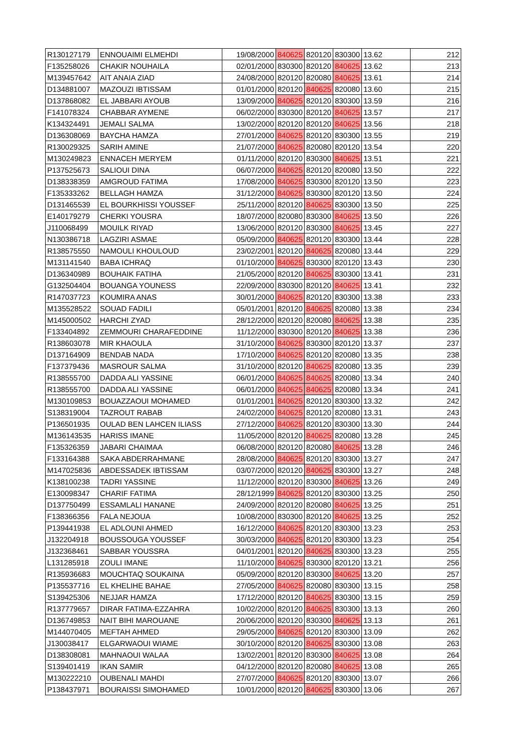| R130127179 | ENNOUAIMI ELMEHDI | 19/08/2000 | 840625 | 820120 | 830300 | 13.62 | 212 |
| F135258026 | CHAKIR NOUHAILA | 02/01/2000 | 830300 | 820120 | 840625 | 13.62 | 213 |
| M139457642 | AIT ANAIA ZIAD | 24/08/2000 | 820120 | 820080 | 840625 | 13.61 | 214 |
| D134881007 | MAZOUZI IBTISSAM | 01/01/2000 | 820120 | 840625 | 820080 | 13.60 | 215 |
| D137868082 | EL JABBARI AYOUB | 13/09/2000 | 840625 | 820120 | 830300 | 13.59 | 216 |
| F141078324 | CHABBAR AYMENE | 06/02/2000 | 830300 | 820120 | 840625 | 13.57 | 217 |
| K134324491 | JEMALI SALMA | 13/02/2000 | 820120 | 820120 | 840625 | 13.56 | 218 |
| D136308069 | BAYCHA HAMZA | 27/01/2000 | 840625 | 820120 | 830300 | 13.55 | 219 |
| R130029325 | SARIH AMINE | 21/07/2000 | 840625 | 820080 | 820120 | 13.54 | 220 |
| M130249823 | ENNACEH MERYEM | 01/11/2000 | 820120 | 830300 | 840625 | 13.51 | 221 |
| P137525673 | SALIOUI DINA | 06/07/2000 | 840625 | 820120 | 820080 | 13.50 | 222 |
| D138338359 | AMGROUD FATIMA | 17/08/2000 | 840625 | 830300 | 820120 | 13.50 | 223 |
| F135333262 | BELLAGH HAMZA | 31/12/2000 | 840625 | 830300 | 820120 | 13.50 | 224 |
| D131465539 | EL BOURKHISSI YOUSSEF | 25/11/2000 | 820120 | 840625 | 830300 | 13.50 | 225 |
| E140179279 | CHERKI YOUSRA | 18/07/2000 | 820080 | 830300 | 840625 | 13.50 | 226 |
| J110068499 | MOUILK RIYAD | 13/06/2000 | 820120 | 830300 | 840625 | 13.45 | 227 |
| N130386718 | LAGZIRI ASMAE | 05/09/2000 | 840625 | 820120 | 830300 | 13.44 | 228 |
| R138575550 | NAMOULI KHOULOUD | 23/02/2001 | 820120 | 840625 | 820080 | 13.44 | 229 |
| M131141540 | BABA ICHRAQ | 01/10/2000 | 840625 | 830300 | 820120 | 13.43 | 230 |
| D136340989 | BOUHAIK FATIHA | 21/05/2000 | 820120 | 840625 | 830300 | 13.41 | 231 |
| G132504404 | BOUANGA YOUNESS | 22/09/2000 | 830300 | 820120 | 840625 | 13.41 | 232 |
| R147037723 | KOUMIRA ANAS | 30/01/2000 | 840625 | 820120 | 830300 | 13.38 | 233 |
| M135528522 | SOUAD FADILI | 05/01/2001 | 820120 | 840625 | 820080 | 13.38 | 234 |
| M145000502 | HARCHI ZYAD | 28/12/2000 | 820120 | 820080 | 840625 | 13.38 | 235 |
| F133404892 | ZEMMOURI CHARAFEDDINE | 11/12/2000 | 830300 | 820120 | 840625 | 13.38 | 236 |
| R138603078 | MIR KHAOULA | 31/10/2000 | 840625 | 830300 | 820120 | 13.37 | 237 |
| D137164909 | BENDAB NADA | 17/10/2000 | 840625 | 820120 | 820080 | 13.35 | 238 |
| F137379436 | MASROUR SALMA | 31/10/2000 | 820120 | 840625 | 820080 | 13.35 | 239 |
| R138555700 | DADDA ALI YASSINE | 06/01/2000 | 840625 | 840625 | 820080 | 13.34 | 240 |
| R138555700 | DADDA ALI YASSINE | 06/01/2000 | 840625 | 840625 | 820080 | 13.34 | 241 |
| M130109853 | BOUAZZAOUI MOHAMED | 01/01/2001 | 840625 | 820120 | 830300 | 13.32 | 242 |
| S138319004 | TAZROUT RABAB | 24/02/2000 | 840625 | 820120 | 820080 | 13.31 | 243 |
| P136501935 | OULAD BEN LAHCEN ILIASS | 27/12/2000 | 840625 | 820120 | 830300 | 13.30 | 244 |
| M136143535 | HARISS IMANE | 11/05/2000 | 820120 | 840625 | 820080 | 13.28 | 245 |
| F135326359 | JABARI CHAIMAA | 06/08/2000 | 820120 | 820080 | 840625 | 13.28 | 246 |
| F133164388 | SAKA ABDERRAHMANE | 28/08/2000 | 840625 | 820120 | 830300 | 13.27 | 247 |
| M147025836 | ABDESSADEK IBTISSAM | 03/07/2000 | 820120 | 840625 | 830300 | 13.27 | 248 |
| K138100238 | TADRI YASSINE | 11/12/2000 | 820120 | 830300 | 840625 | 13.26 | 249 |
| E130098347 | CHARIF FATIMA | 28/12/1999 | 840625 | 820120 | 830300 | 13.25 | 250 |
| D137750499 | ESSAMLALI HANANE | 24/09/2000 | 820120 | 820080 | 840625 | 13.25 | 251 |
| F138366356 | FALA NEJOUA | 10/08/2000 | 830300 | 820120 | 840625 | 13.25 | 252 |
| P139441938 | EL ADLOUNI AHMED | 16/12/2000 | 840625 | 820120 | 830300 | 13.23 | 253 |
| J132204918 | BOUSSOUGA YOUSSEF | 30/03/2000 | 840625 | 820120 | 830300 | 13.23 | 254 |
| J132368461 | SABBAR YOUSSRA | 04/01/2001 | 820120 | 840625 | 830300 | 13.23 | 255 |
| L131285918 | ZOULI IMANE | 11/10/2000 | 840625 | 830300 | 820120 | 13.21 | 256 |
| R135936683 | MOUCHTAQ SOUKAINA | 05/09/2000 | 820120 | 830300 | 840625 | 13.20 | 257 |
| P135537716 | EL KHELIHE BAHAE | 27/05/2000 | 840625 | 820080 | 830300 | 13.15 | 258 |
| S139425306 | NEJJAR HAMZA | 17/12/2000 | 820120 | 840625 | 830300 | 13.15 | 259 |
| R137779657 | DIRAR FATIMA-EZZAHRA | 10/02/2000 | 820120 | 840625 | 830300 | 13.13 | 260 |
| D136749853 | NAIT BIHI MAROUANE | 20/06/2000 | 820120 | 830300 | 840625 | 13.13 | 261 |
| M144070405 | MEFTAH AHMED | 29/05/2000 | 840625 | 820120 | 830300 | 13.09 | 262 |
| J130038417 | ELGARWAOUI WIAME | 30/10/2000 | 820120 | 840625 | 830300 | 13.08 | 263 |
| D138308081 | MAHNAOUI WALAA | 13/02/2001 | 820120 | 830300 | 840625 | 13.08 | 264 |
| S139401419 | IKAN SAMIR | 04/12/2000 | 820120 | 820080 | 840625 | 13.08 | 265 |
| M130222210 | OUBENALI MAHDI | 27/07/2000 | 840625 | 820120 | 830300 | 13.07 | 266 |
| P138437971 | BOURAISSI SIMOHAMED | 10/01/2000 | 820120 | 840625 | 830300 | 13.06 | 267 |